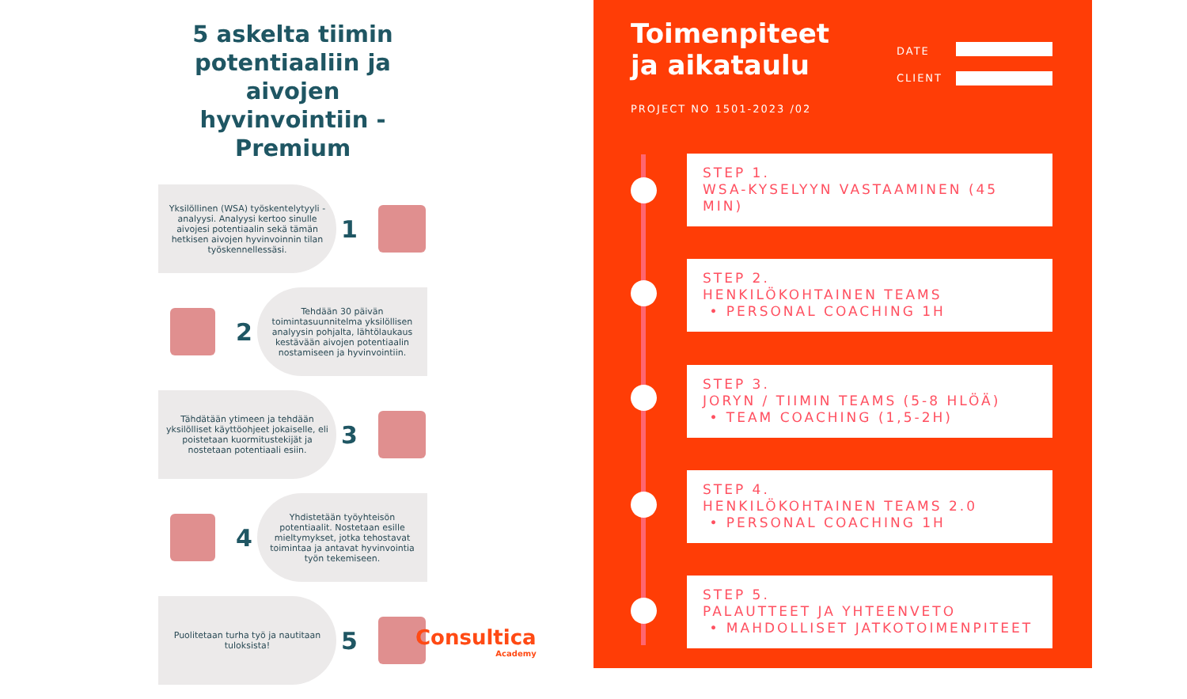5 askelta tiimin potentiaaliin ja aivojen hyvinvointiin - Premium
Yksilöllinen (WSA) työskentelytyyli - analyysi. Analyysi kertoo sinulle aivojesi potentiaalin sekä tämän hetkisen aivojen hyvinvoinnin tilan työskennellessäsi.
1
2
Tehdään 30 päivän toimintasuunnitelma yksilöllisen analyysin pohjalta, lähtölaukaus kestävään aivojen potentiaalin nostamiseen ja hyvinvointiin.
Tähdätään ytimeen ja tehdään yksilölliset käyttöohjeet jokaiselle, eli poistetaan kuormitustekijät ja nostetaan potentiaali esiin.
3
4
Yhdistetään työyhteisön potentiaalit. Nostetaan esille mieltymykset, jotka tehostavat toimintaa ja antavat hyvinvointia työn tekemiseen.
Puolitetaan turha työ ja nautitaan tuloksista!
5
Consultica
Academy
Toimenpiteet
ja aikataulu
DATE
CLIENT
PROJECT NO 1501-2023 /02
STEP 1.
WSA-KYSELYYN VASTAAMINEN (45 MIN)
STEP 2.
HENKILÖKOHTAINEN TEAMS
• PERSONAL COACHING 1H
STEP 3.
JORYN / TIIMIN TEAMS (5-8 HLÖÄ)
• TEAM COACHING (1,5-2H)
STEP 4.
HENKILÖKOHTAINEN TEAMS 2.0
• PERSONAL COACHING 1H
STEP 5.
PALAUTTEET JA YHTEENVETO
• MAHDOLLISET JATKOTOIMENPITEET